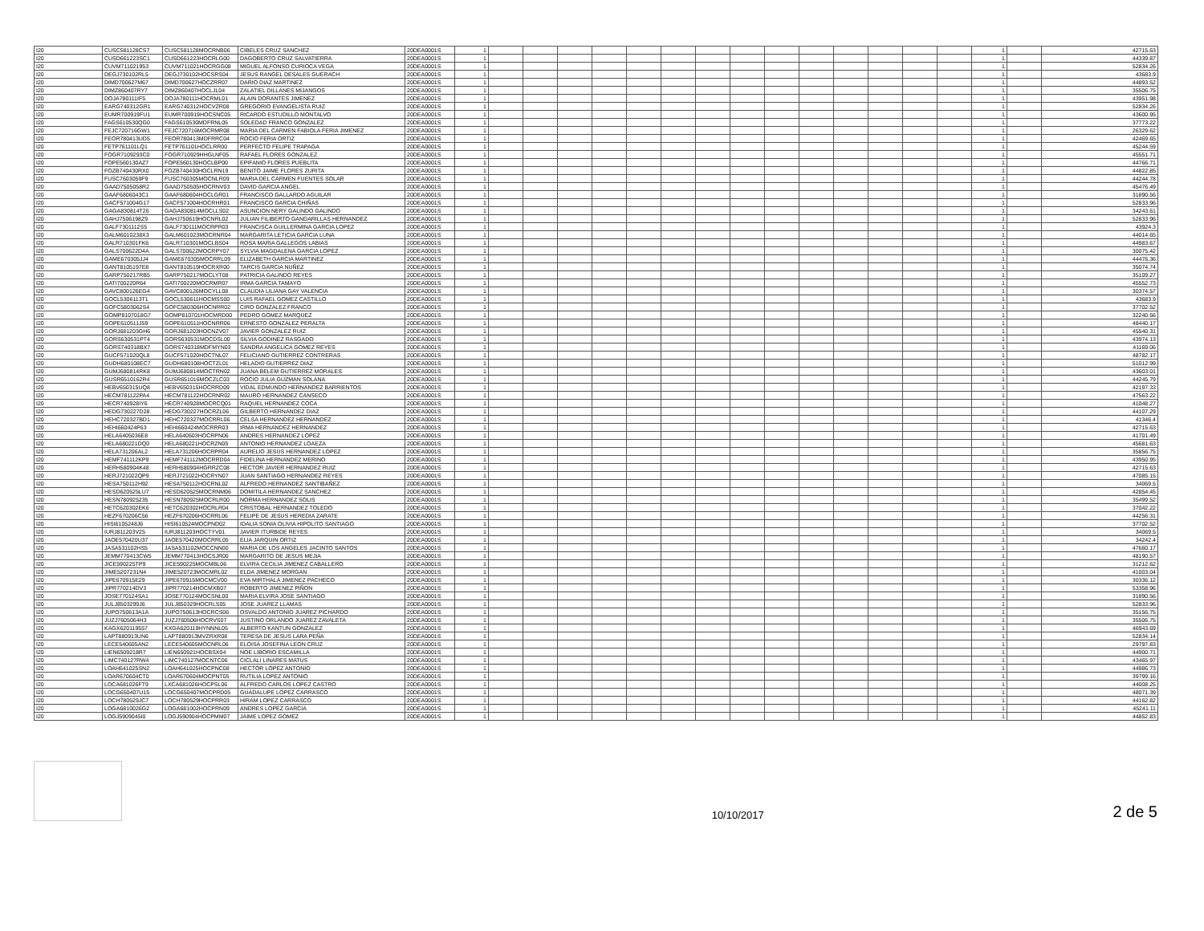| I20 | CUSC581128CS7 | CUSC581128MOCRNB06 | CIBELES CRUZ SANCHEZ | 20DEA0001S | 1 | | | | | | | | | | | | | | | 1 | | 42715.63 |
| I20 | CUSD661223SC1 | CUSD661223HOCRLG00 | DAGOBERTO CRUZ SALVATIERRA | 20DEA0001S | 1 | | | | | | | | | | | | | | | 1 | | 44339.87 |
| I20 | CUVM711021953 | CUVM711021HOCRGG08 | MIGUEL ALFONSO CURIOCA VEGA | 20DEA0001S | 1 | | | | | | | | | | | | | | | 1 | | 52834.26 |
| I20 | DEGJ730102RL5 | DEGJ730102HOCSRS04 | JESUS RANGEL DESALES GUERACH | 20DEA0001S | 1 | | | | | | | | | | | | | | | 1 | | 43683.9 |
| I20 | DIMD700627M67 | DIMD700627HOCZRR07 | DARIO DIAZ MARTINEZ | 20DEA0001S | 1 | | | | | | | | | | | | | | | 1 | | 44893.52 |
| I20 | DIMZ860407RY7 | DIMZ860407HOCLJL04 | ZALATIEL DILLANES MIJANGOS | 20DEA0001S | 1 | | | | | | | | | | | | | | | 1 | | 35506.75 |
| I20 | DOJA780111IF5 | DOJA780111HOCRML01 | ALAIN DORANTES JIMENEZ | 20DEA0001S | 1 | | | | | | | | | | | | | | | 1 | | 43951.98 |
| I20 | EARG740312GR1 | EARG740312HOCVZR08 | GREGORIO EVANGELISTA RUIZ | 20DEA0001S | 1 | | | | | | | | | | | | | | | 1 | | 52834.26 |
| I20 | EUMR700919FU1 | EUMR700919HOCSNC05 | RICARDO ESTUDILLO MONTALVO | 20DEA0001S | 1 | | | | | | | | | | | | | | | 1 | | 43600.95 |
| I20 | FAGS610530QG0 | FAGS610530MDFRNL05 | SOLEDAD FRANCO GONZALEZ | 20DEA0001S | 1 | | | | | | | | | | | | | | | 1 | | 37773.22 |
| I20 | FEJC720716GW1 | FEJC720716MOCRMR08 | MARIA DEL CARMEN FABIOLA FERIA JIMENEZ | 20DEA0001S | 1 | | | | | | | | | | | | | | | 1 | | 26329.62 |
| I20 | FEOR780413UD5 | FEOR780413MDFRRC04 | ROCIO FERIA ORTIZ | 20DEA0001S | 1 | | | | | | | | | | | | | | | 1 | | 42469.65 |
| I20 | FETP761101LQ1 | FETP761101HOCLRR00 | PERFECTO FELIPE TRAPAGA | 20DEA0001S | 1 | | | | | | | | | | | | | | | 1 | | 45244.59 |
| I20 | FOGR7109293C0 | FOGR710929HHGLNF05 | RAFAEL FLORES GONZALEZ | 20DEA0001S | 1 | | | | | | | | | | | | | | | 1 | | 45551.71 |
| I20 | FOPE560130AZ7 | FOPE560130HOCLBP00 | EPIFANIO FLORES PUEBLITA | 20DEA0001S | 1 | | | | | | | | | | | | | | | 1 | | 44766.71 |
| I20 | FOZB740430RX0 | FOZB740430HOCLRN19 | BENITO JAIME FLORES ZURITA | 20DEA0001S | 1 | | | | | | | | | | | | | | | 1 | | 44822.85 |
| I20 | FUSC7603059F9 | FUSC760305MOCNLR09 | MARIA DEL CARMEN FUENTES SOLAR | 20DEA0001S | 1 | | | | | | | | | | | | | | | 1 | | 44244.78 |
| I20 | GAAD7505058R2 | GAAD750505HOCRNV03 | DAVID GARCIA ANGEL | 20DEA0001S | 1 | | | | | | | | | | | | | | | 1 | | 45476.49 |
| I20 | GAAF6806043C1 | GAAF680604HOCLGR01 | FRANCISCO GALLARDO AGUILAR | 20DEA0001S | 1 | | | | | | | | | | | | | | | 1 | | 31890.56 |
| I20 | GACF571004G17 | GACF571004HOCRHR01 | FRANCISCO GARCIA CHIÑAS | 20DEA0001S | 1 | | | | | | | | | | | | | | | 1 | | 52833.96 |
| I20 | GAGA830814T26 | GAGA830814MOCLLS02 | ASUNCION NERY GALINDO GALINDO | 20DEA0001S | 1 | | | | | | | | | | | | | | | 1 | | 34243.61 |
| I20 | GAHJ7506198Z9 | GAHJ750619HOCNRL02 | JULIAN FILIBERTO GANDARILLAS HERNANDEZ | 20DEA0001S | 1 | | | | | | | | | | | | | | | 1 | | 52833.96 |
| I20 | GALF7301112S5 | GALF730111MOCRPR03 | FRANCISCA GUILLERMINA GARCIA LOPEZ | 20DEA0001S | 1 | | | | | | | | | | | | | | | 1 | | 43924.3 |
| I20 | GALM6010238X3 | GALM601023MOCRNR04 | MARGARITA LETICIA GARCIA LUNA | 20DEA0001S | 1 | | | | | | | | | | | | | | | 1 | | 44014.65 |
| I20 | GALR710301FK6 | GALR710301MOCLBS04 | ROSA MARIA GALLEGOS LABIAS | 20DEA0001S | 1 | | | | | | | | | | | | | | | 1 | | 44983.67 |
| I20 | GALS700622D4A | GALS700622MOCRPY07 | SYLVIA MAGDALENA GARCIA LOPEZ | 20DEA0001S | 1 | | | | | | | | | | | | | | | 1 | | 30075.42 |
| I20 | GAME670305JJ4 | GAME670305MOCRRL09 | ELIZABETH GARCIA MARTINEZ | 20DEA0001S | 1 | | | | | | | | | | | | | | | 1 | | 44476.36 |
| I20 | GANT8105197E8 | GANT810519HOCRXR00 | TARCIS GARCIA NUÑEZ | 20DEA0001S | 1 | | | | | | | | | | | | | | | 1 | | 35074.74 |
| I20 | GARP750217RB5 | GARP750217MOCLYT08 | PATRICIA GALINDO REYES | 20DEA0001S | 1 | | | | | | | | | | | | | | | 1 | | 35109.27 |
| I20 | GATI700220R64 | GATI700220MOCRMR07 | IRMA GARCIA TAMAYO | 20DEA0001S | 1 | | | | | | | | | | | | | | | 1 | | 45552.73 |
| I20 | GAVC800126EG4 | GAVC800126MOCYLL08 | CLAUDIA LILIANA GAY VALENCIA | 20DEA0001S | 1 | | | | | | | | | | | | | | | 1 | | 30374.57 |
| I20 | GOCL5306113T1 | GOCL530611HOCMSS00 | LUIS RAFAEL GOMEZ CASTILLO | 20DEA0001S | 1 | | | | | | | | | | | | | | | 1 | | 43683.9 |
| I20 | GOFC5803062S4 | GOFC580306HOCNRR02 | CIRO GONZALEZ FRANCO | 20DEA0001S | 1 | | | | | | | | | | | | | | | 1 | | 37702.52 |
| I20 | GOMP8107018G7 | GOMP810701HOCMRD00 | PEDRO GOMEZ MARQUEZ | 20DEA0001S | 1 | | | | | | | | | | | | | | | 1 | | 32240.56 |
| I20 | GOPE610511J59 | GOPE610511HOCNRR06 | ERNESTO GONZALEZ PERALTA | 20DEA0001S | 1 | | | | | | | | | | | | | | | 1 | | 48440.17 |
| I20 | GORJ681203GH6 | GORJ681203HOCNZV07 | JAVIER GONZALEZ RUIZ | 20DEA0001S | 1 | | | | | | | | | | | | | | | 1 | | 45540.31 |
| I20 | GORS630531PT4 | GORS630531MOCDSL00 | SILVIA GODINEZ RASGADO | 20DEA0001S | 1 | | | | | | | | | | | | | | | 1 | | 43974.13 |
| I20 | GORS740318BX7 | GORS740318MDFMYN03 | SANDRA ANGELICA GOMEZ REYES | 20DEA0001S | 1 | | | | | | | | | | | | | | | 1 | | 41169.06 |
| I20 | GUCF571020QL8 | GUCF571020HOCTNL07 | FELICIANO GUTIERREZ CONTRERAS | 20DEA0001S | 1 | | | | | | | | | | | | | | | 1 | | 48782.17 |
| I20 | GUDH680108EC7 | GUDH680108HOCTZL01 | HELADIO GUTIERREZ DIAZ | 20DEA0001S | 1 | | | | | | | | | | | | | | | 1 | | 51012.99 |
| I20 | GUMJ680814RK8 | GUMJ680814MOCTRN02 | JUANA BELEM GUTIERREZ MORALES | 20DEA0001S | 1 | | | | | | | | | | | | | | | 1 | | 43603.01 |
| I20 | GUSR6510162R4 | GUSR651016MOCZLC03 | ROCIO JULIA GUZMAN SOLANA | 20DEA0001S | 1 | | | | | | | | | | | | | | | 1 | | 44245.79 |
| I20 | HEBV650315UQ8 | HEBV650315HOCRRD09 | VIDAL EDMUNDO HERNANDEZ BARRIENTOS | 20DEA0001S | 1 | | | | | | | | | | | | | | | 1 | | 42197.33 |
| I20 | HECM781122PA4 | HECM781122HOCRNR02 | MAURO HERNANDEZ CANSECO | 20DEA0001S | 1 | | | | | | | | | | | | | | | 1 | | 47563.22 |
| I20 | HECR740928IY6 | HECR740928MOCRCQ01 | RAQUEL HERNANDEZ COCA | 20DEA0001S | 1 | | | | | | | | | | | | | | | 1 | | 41048.27 |
| I20 | HEDG730227D28 | HEDG730227HOCRZL06 | GILBERTO HERNANDEZ DIAZ | 20DEA0001S | 1 | | | | | | | | | | | | | | | 1 | | 44107.29 |
| I20 | HEHC720327BD1 | HEHC720327MOCRRL06 | CELSA HERNANDEZ HERNANDEZ | 20DEA0001S | 1 | | | | | | | | | | | | | | | 1 | | 41346.4 |
| I20 | HEHI660424P63 | HEHI660424MOCRRR03 | IRMA HERNANDEZ HERNANDEZ | 20DEA0001S | 1 | | | | | | | | | | | | | | | 1 | | 42715.63 |
| I20 | HELA6405036E8 | HELA640503HOCRPN06 | ANDRES HERNANDEZ LOPEZ | 20DEA0001S | 1 | | | | | | | | | | | | | | | 1 | | 41701.49 |
| I20 | HELA680221DQ0 | HELA680221HOCRZN05 | ANTONIO HERNANDEZ LOAEZA | 20DEA0001S | 1 | | | | | | | | | | | | | | | 1 | | 45681.63 |
| I20 | HELA731206AL2 | HELA731206HOCRPR04 | AURELIO JESUS HERNANDEZ LOPEZ | 20DEA0001S | 1 | | | | | | | | | | | | | | | 1 | | 35856.75 |
| I20 | HEMF741112KP9 | HEMF741112MOCRRD04 | FIDELINA HERNANDEZ MERINO | 20DEA0001S | 1 | | | | | | | | | | | | | | | 1 | | 43950.95 |
| I20 | HERH580904K48 | HERH580904HGRRZC08 | HECTOR JAVIER HERNANDEZ RUIZ | 20DEA0001S | 1 | | | | | | | | | | | | | | | 1 | | 42715.63 |
| I20 | HERJ721022QP9 | HERJ721022HOCRYN07 | JUAN SANTIAGO HERNANDEZ REYES | 20DEA0001S | 1 | | | | | | | | | | | | | | | 1 | | 47085.15 |
| I20 | HESA750112H92 | HESA750112HOCRNL02 | ALFREDO HERNANDEZ SANTIBAÑEZ | 20DEA0001S | 1 | | | | | | | | | | | | | | | 1 | | 34069.5 |
| I20 | HESD620525LU7 | HESD620525MOCRNM06 | DOMITILA HERNANDEZ SANCHEZ | 20DEA0001S | 1 | | | | | | | | | | | | | | | 1 | | 42854.45 |
| I20 | HESN780925235 | HESN780925MOCRLR00 | NORMA HERNANDEZ SOLIS | 20DEA0001S | 1 | | | | | | | | | | | | | | | 1 | | 35499.52 |
| I20 | HETC620302EK6 | HETC620302HOCRLR04 | CRISTOBAL HERNANDEZ TOLEDO | 20DEA0001S | 1 | | | | | | | | | | | | | | | 1 | | 37042.22 |
| I20 | HEZF670206C56 | HEZF670206HOCRRL06 | FELIPE DE JESUS HEREDIA ZARATE | 20DEA0001S | 1 | | | | | | | | | | | | | | | 1 | | 44256.31 |
| I20 | HISI6105248J6 | HISI610524MOCPND02 | IDALIA SONIA OLIVIA HIPOLITO SANTIAGO | 20DEA0001S | 1 | | | | | | | | | | | | | | | 1 | | 37702.52 |
| I20 | IURJ811203V25 | IURJ811203HOCTYV01 | JAVIER ITURBIDE REYES | 20DEA0001S | 1 | | | | | | | | | | | | | | | 1 | | 34069.5 |
| I20 | JAOE570420U37 | JAOE570420MOCRRL05 | ELIA JARQUIN ORTIZ | 20DEA0001S | 1 | | | | | | | | | | | | | | | 1 | | 34242.4 |
| I20 | JASA531102HS5 | JASA531102MOCCNN00 | MARIA DE LOS ANGELES JACINTO SANTOS | 20DEA0001S | 1 | | | | | | | | | | | | | | | 1 | | 47660.17 |
| I20 | JEMM770413CW5 | JEMM770413HOCSJR00 | MARGARITO DE JESUS MEJIA | 20DEA0001S | 1 | | | | | | | | | | | | | | | 1 | | 48190.57 |
| I20 | JICE590225TP9 | JICE590225MOCMBL06 | ELVIRA CECILIA JIMENEZ CABALLERO | 20DEA0001S | 1 | | | | | | | | | | | | | | | 1 | | 31212.62 |
| I20 | JIME5207231N4 | JIME520723MOCMRL02 | ELDA JIMENEZ MORGAN | 20DEA0001S | 1 | | | | | | | | | | | | | | | 1 | | 41003.04 |
| I20 | JIPE670915E29 | JIPE670915MOCMCV00 | EVA MIRTHALA JIMENEZ PACHECO | 20DEA0001S | 1 | | | | | | | | | | | | | | | 1 | | 30336.12 |
| I20 | JIPR770214DV3 | JIPR770214HOCMXB07 | ROBERTO JIMENEZ PIÑON | 20DEA0001S | 1 | | | | | | | | | | | | | | | 1 | | 53358.96 |
| I20 | JOSE770124SA1 | JOSE770124MOCSNL00 | MARIA ELVIRA JOSE SANTIAGO | 20DEA0001S | 1 | | | | | | | | | | | | | | | 1 | | 31890.56 |
| I20 | JULJ8503299J6 | JULJ850329HOCRLS05 | JOSE JUAREZ LLAMAS | 20DEA0001S | 1 | | | | | | | | | | | | | | | 1 | | 52833.96 |
| I20 | JUPO750613A1A | JUPO750613HOCRCS06 | OSVALDO ANTONIO JUAREZ PICHARDO | 20DEA0001S | 1 | | | | | | | | | | | | | | | 1 | | 35156.75 |
| I20 | JUZJ7605064H3 | JUZJ760506HOCRVS07 | JUSTINO ORLANDO JUAREZ ZAVALETA | 20DEA0001S | 1 | | | | | | | | | | | | | | | 1 | | 35506.75 |
| I20 | KAGX620119557 | KXGA620119HYNNNL05 | ALBERTO KANTUN GONZALEZ | 20DEA0001S | 1 | | | | | | | | | | | | | | | 1 | | 46943.69 |
| I20 | LAPT880913UN6 | LAPT880913MVZRXR08 | TERESA DE JESUS LARA PEÑA | 20DEA0001S | 1 | | | | | | | | | | | | | | | 1 | | 52834.14 |
| I20 | LECE540605AN2 | LECE540605MOCNRL06 | ELOISA JOSEFINA LEON CRUZ | 20DEA0001S | 1 | | | | | | | | | | | | | | | 1 | | 29797.83 |
| I20 | LIEN6509218R7 | LIEN650921HOCBSX04 | NOE LIBORIO ESCAMILLA | 20DEA0001S | 1 | | | | | | | | | | | | | | | 1 | | 44900.71 |
| I20 | LIMC740127RW4 | LIMC740127MOCNTC06 | CICLALI LINARES MATUS | 20DEA0001S | 1 | | | | | | | | | | | | | | | 1 | | 43465.97 |
| I20 | LOAH641025SN2 | LOAH641025HOCPNC08 | HECTOR LOPEZ ANTONIO | 20DEA0001S | 1 | | | | | | | | | | | | | | | 1 | | 44986.73 |
| I20 | LOAR670604CT0 | LOAR670604MOCPNT05 | RUTILIA LOPEZ ANTONIO | 20DEA0001S | 1 | | | | | | | | | | | | | | | 1 | | 39799.16 |
| I20 | LOCA681026FT9 | LXCA681026HOCPSL06 | ALFREDO CARLOS LOPEZ CASTRO | 20DEA0001S | 1 | | | | | | | | | | | | | | | 1 | | 44008.25 |
| I20 | LOCG650407U15 | LOCG650407MOCPRD05 | GUADALUPE LOPEZ CARRASCO | 20DEA0001S | 1 | | | | | | | | | | | | | | | 1 | | 48071.39 |
| I20 | LOCH780529JC7 | LOCH780529HOCPRR03 | HIRAM LOPEZ CARRASCO | 20DEA0001S | 1 | | | | | | | | | | | | | | | 1 | | 44162.82 |
| I20 | LOGA6810026G2 | LOGA681002HOCPRN09 | ANDRES LOPEZ GARCIA | 20DEA0001S | 1 | | | | | | | | | | | | | | | 1 | | 45241.11 |
| I20 | LOGJ5909045I0 | LOGJ590904HOCPMM07 | JAIME LOPEZ GOMEZ | 20DEA0001S | 1 | | | | | | | | | | | | | | | 1 | | 44852.83 |
10/10/2017
2 de 5